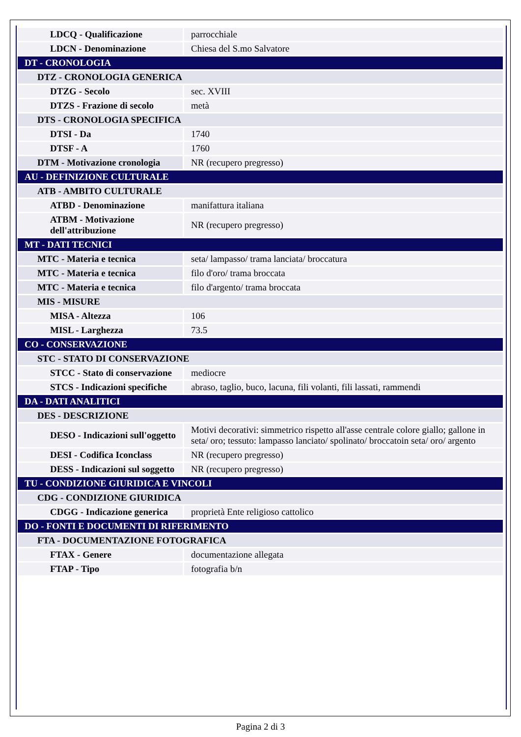| LDCQ - Qualificazione | parrocchiale |
| LDCN - Denominazione | Chiesa del S.mo Salvatore |
| DT - CRONOLOGIA | |
| DTZ - CRONOLOGIA GENERICA | |
| DTZG - Secolo | sec. XVIII |
| DTZS - Frazione di secolo | metà |
| DTS - CRONOLOGIA SPECIFICA | |
| DTSI - Da | 1740 |
| DTSF - A | 1760 |
| DTM - Motivazione cronologia | NR (recupero pregresso) |
| AU - DEFINIZIONE CULTURALE | |
| ATB - AMBITO CULTURALE | |
| ATBD - Denominazione | manifattura italiana |
| ATBM - Motivazione dell'attribuzione | NR (recupero pregresso) |
| MT - DATI TECNICI | |
| MTC - Materia e tecnica | seta/ lampasso/ trama lanciata/ broccatura |
| MTC - Materia e tecnica | filo d'oro/ trama broccata |
| MTC - Materia e tecnica | filo d'argento/ trama broccata |
| MIS - MISURE | |
| MISA - Altezza | 106 |
| MISL - Larghezza | 73.5 |
| CO - CONSERVAZIONE | |
| STC - STATO DI CONSERVAZIONE | |
| STCC - Stato di conservazione | mediocre |
| STCS - Indicazioni specifiche | abraso, taglio, buco, lacuna, fili volanti, fili lassati, rammendi |
| DA - DATI ANALITICI | |
| DES - DESCRIZIONE | |
| DESO - Indicazioni sull'oggetto | Motivi decorativi: simmetrico rispetto all'asse centrale colore giallo; gallone in seta/ oro; tessuto: lampasso lanciato/ spolinato/ broccatoin seta/ oro/ argento |
| DESI - Codifica Iconclass | NR (recupero pregresso) |
| DESS - Indicazioni sul soggetto | NR (recupero pregresso) |
| TU - CONDIZIONE GIURIDICA E VINCOLI | |
| CDG - CONDIZIONE GIURIDICA | |
| CDGG - Indicazione generica | proprietà Ente religioso cattolico |
| DO - FONTI E DOCUMENTI DI RIFERIMENTO | |
| FTA - DOCUMENTAZIONE FOTOGRAFICA | |
| FTAX - Genere | documentazione allegata |
| FTAP - Tipo | fotografia b/n |
Pagina 2 di 3